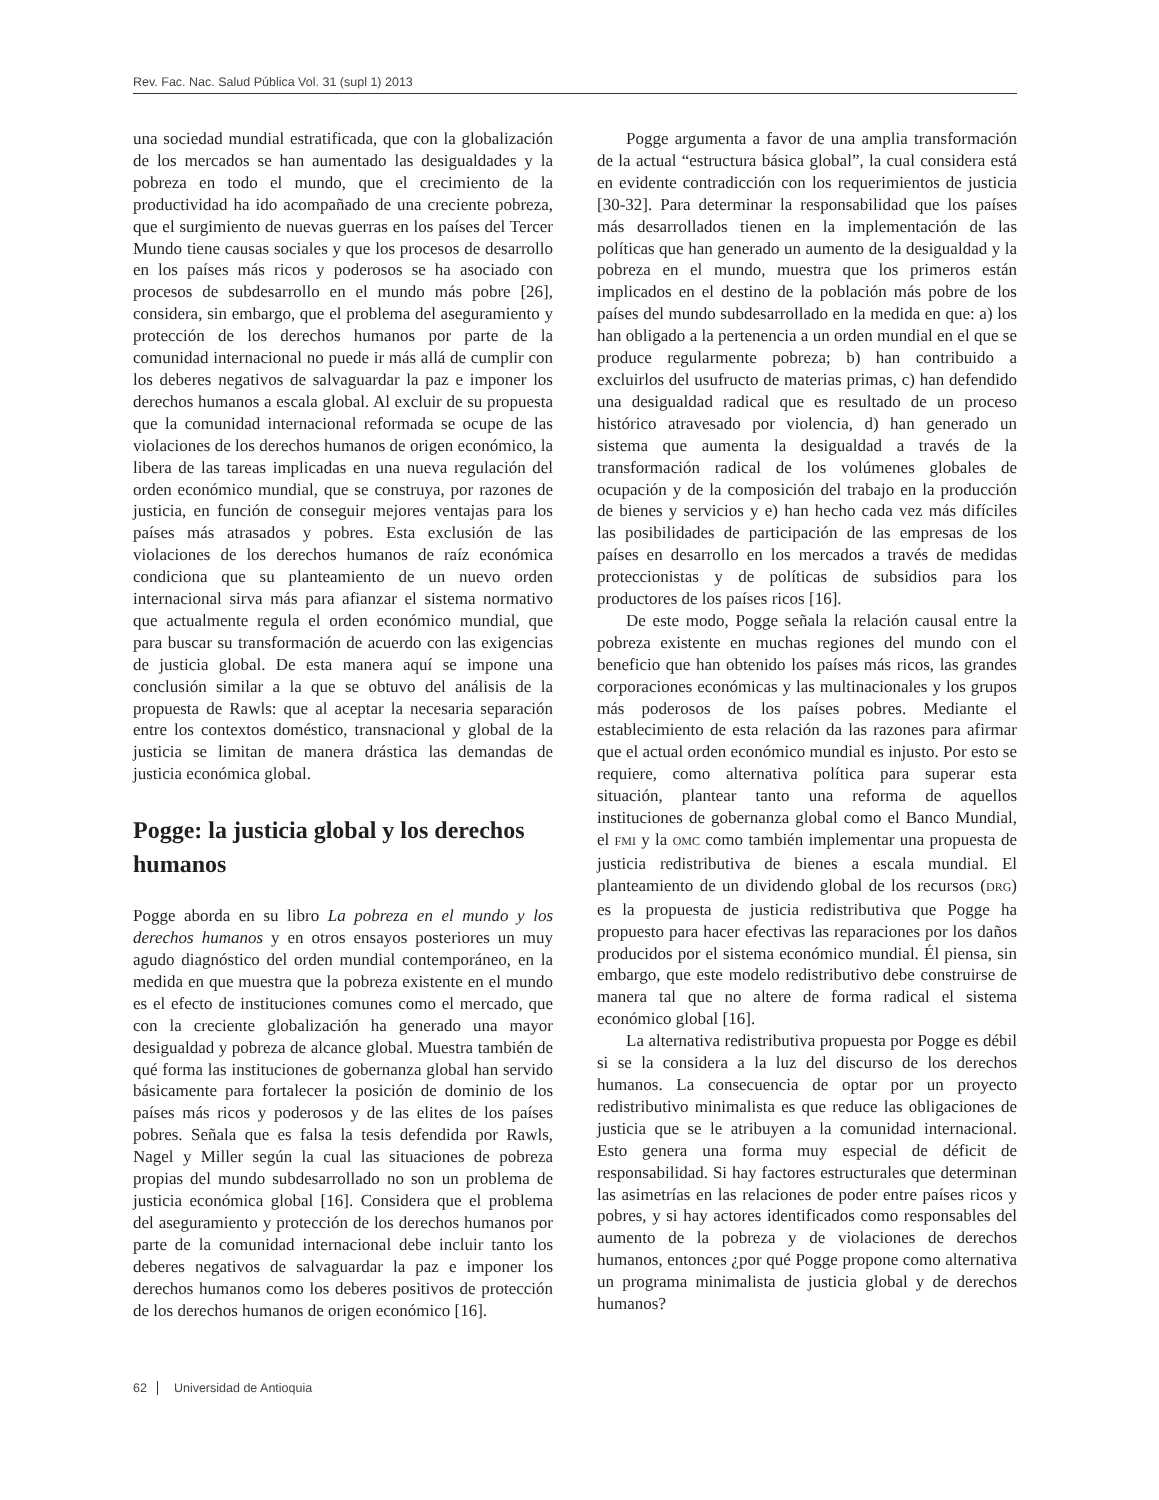Rev. Fac. Nac. Salud Pública Vol. 31 (supl 1) 2013
una sociedad mundial estratificada, que con la globalización de los mercados se han aumentado las desigualdades y la pobreza en todo el mundo, que el crecimiento de la productividad ha ido acompañado de una creciente pobreza, que el surgimiento de nuevas guerras en los países del Tercer Mundo tiene causas sociales y que los procesos de desarrollo en los países más ricos y poderosos se ha asociado con procesos de subdesarrollo en el mundo más pobre [26], considera, sin embargo, que el problema del aseguramiento y protección de los derechos humanos por parte de la comunidad internacional no puede ir más allá de cumplir con los deberes negativos de salvaguardar la paz e imponer los derechos humanos a escala global. Al excluir de su propuesta que la comunidad internacional reformada se ocupe de las violaciones de los derechos humanos de origen económico, la libera de las tareas implicadas en una nueva regulación del orden económico mundial, que se construya, por razones de justicia, en función de conseguir mejores ventajas para los países más atrasados y pobres. Esta exclusión de las violaciones de los derechos humanos de raíz económica condiciona que su planteamiento de un nuevo orden internacional sirva más para afianzar el sistema normativo que actualmente regula el orden económico mundial, que para buscar su transformación de acuerdo con las exigencias de justicia global. De esta manera aquí se impone una conclusión similar a la que se obtuvo del análisis de la propuesta de Rawls: que al aceptar la necesaria separación entre los contextos doméstico, transnacional y global de la justicia se limitan de manera drástica las demandas de justicia económica global.
Pogge: la justicia global y los derechos humanos
Pogge aborda en su libro La pobreza en el mundo y los derechos humanos y en otros ensayos posteriores un muy agudo diagnóstico del orden mundial contemporáneo, en la medida en que muestra que la pobreza existente en el mundo es el efecto de instituciones comunes como el mercado, que con la creciente globalización ha generado una mayor desigualdad y pobreza de alcance global. Muestra también de qué forma las instituciones de gobernanza global han servido básicamente para fortalecer la posición de dominio de los países más ricos y poderosos y de las elites de los países pobres. Señala que es falsa la tesis defendida por Rawls, Nagel y Miller según la cual las situaciones de pobreza propias del mundo subdesarrollado no son un problema de justicia económica global [16]. Considera que el problema del aseguramiento y protección de los derechos humanos por parte de la comunidad internacional debe incluir tanto los deberes negativos de salvaguardar la paz e imponer los derechos humanos como los deberes positivos de protección de los derechos humanos de origen económico [16].
Pogge argumenta a favor de una amplia transformación de la actual “estructura básica global”, la cual considera está en evidente contradicción con los requerimientos de justicia [30-32]. Para determinar la responsabilidad que los países más desarrollados tienen en la implementación de las políticas que han generado un aumento de la desigualdad y la pobreza en el mundo, muestra que los primeros están implicados en el destino de la población más pobre de los países del mundo subdesarrollado en la medida en que: a) los han obligado a la pertenencia a un orden mundial en el que se produce regularmente pobreza; b) han contribuido a excluirlos del usufructo de materias primas, c) han defendido una desigualdad radical que es resultado de un proceso histórico atravesado por violencia, d) han generado un sistema que aumenta la desigualdad a través de la transformación radical de los volúmenes globales de ocupación y de la composición del trabajo en la producción de bienes y servicios y e) han hecho cada vez más difíciles las posibilidades de participación de las empresas de los países en desarrollo en los mercados a través de medidas proteccionistas y de políticas de subsidios para los productores de los países ricos [16].
De este modo, Pogge señala la relación causal entre la pobreza existente en muchas regiones del mundo con el beneficio que han obtenido los países más ricos, las grandes corporaciones económicas y las multinacionales y los grupos más poderosos de los países pobres. Mediante el establecimiento de esta relación da las razones para afirmar que el actual orden económico mundial es injusto. Por esto se requiere, como alternativa política para superar esta situación, plantear tanto una reforma de aquellos instituciones de gobernanza global como el Banco Mundial, el FMI y la OMC como también implementar una propuesta de justicia redistributiva de bienes a escala mundial. El planteamiento de un dividendo global de los recursos (DRG) es la propuesta de justicia redistributiva que Pogge ha propuesto para hacer efectivas las reparaciones por los daños producidos por el sistema económico mundial. Él piensa, sin embargo, que este modelo redistributivo debe construirse de manera tal que no altere de forma radical el sistema económico global [16].
La alternativa redistributiva propuesta por Pogge es débil si se la considera a la luz del discurso de los derechos humanos. La consecuencia de optar por un proyecto redistributivo minimalista es que reduce las obligaciones de justicia que se le atribuyen a la comunidad internacional. Esto genera una forma muy especial de déficit de responsabilidad. Si hay factores estructurales que determinan las asimetrías en las relaciones de poder entre países ricos y pobres, y si hay actores identificados como responsables del aumento de la pobreza y de violaciones de derechos humanos, entonces ¿por qué Pogge propone como alternativa un programa minimalista de justicia global y de derechos humanos?
62 Universidad de Antioquia